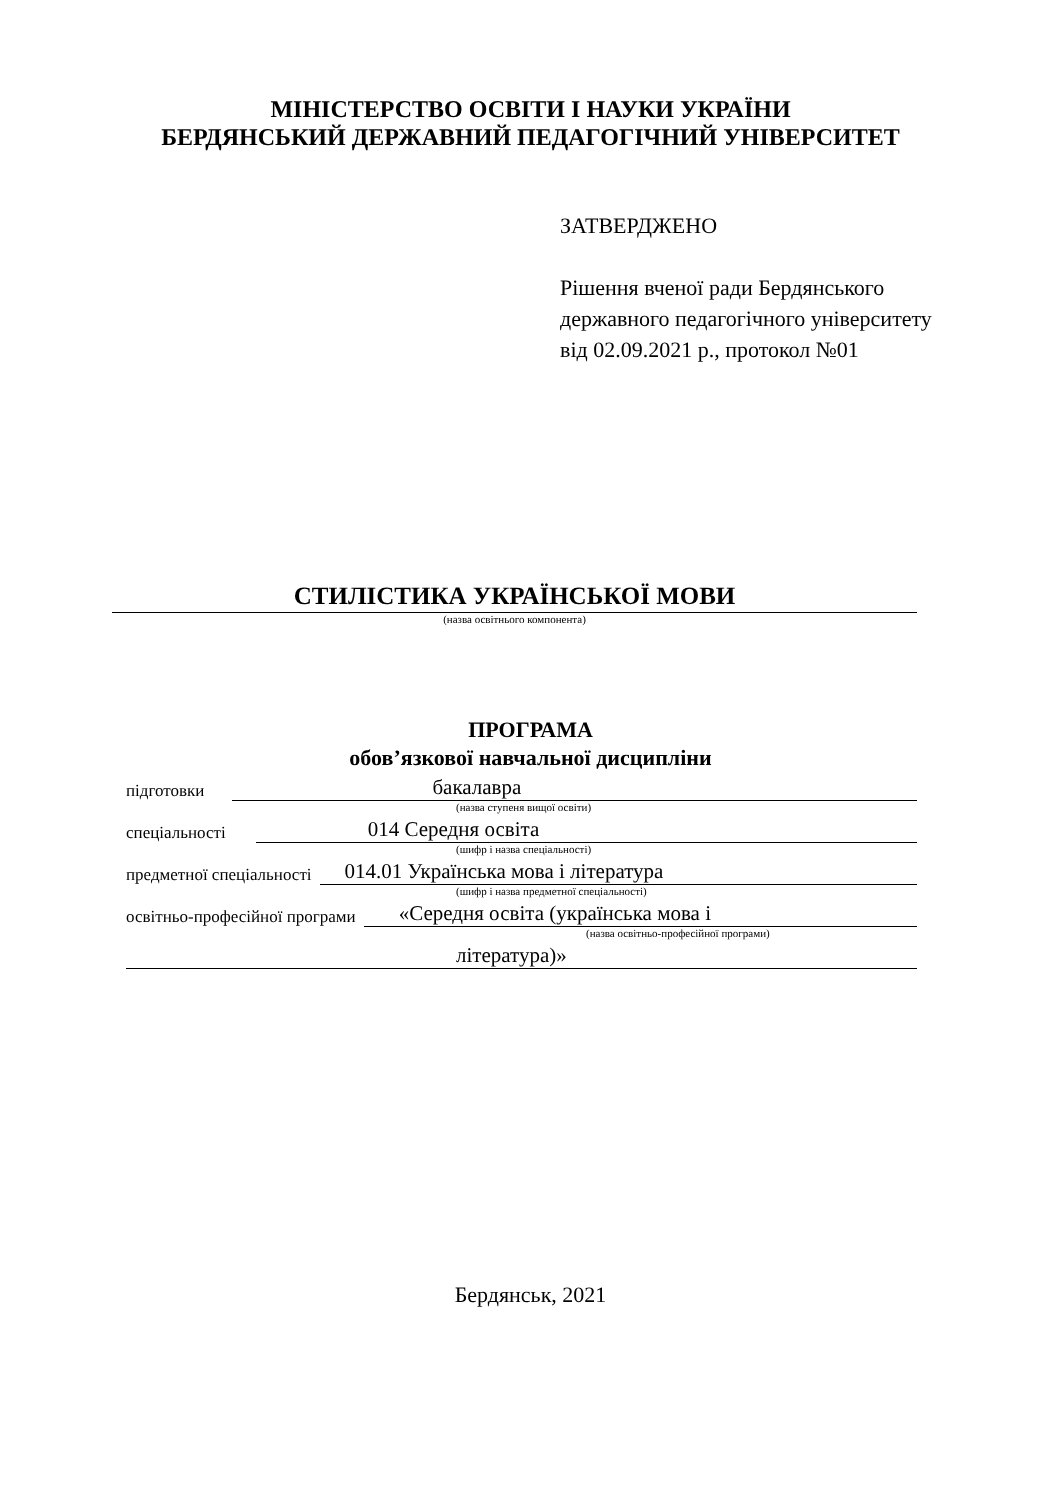МІНІСТЕРСТВО ОСВІТИ І НАУКИ УКРАЇНИ
БЕРДЯНСЬКИЙ ДЕРЖАВНИЙ ПЕДАГОГІЧНИЙ УНІВЕРСИТЕТ
ЗАТВЕРДЖЕНО
Рішення вченої ради Бердянського
державного педагогічного університету
від 02.09.2021 р., протокол №01
СТИЛІСТИКА УКРАЇНСЬКОЇ МОВИ
(назва освітнього компонента)
ПРОГРАМА
обов’язкової навчальної дисципліни
підготовки бакалавра
(назва ступеня вищої освіти)
спеціальності 014 Середня освіта
(шифр і назва спеціальності)
предметної спеціальності 014.01 Українська мова і література
(шифр і назва предметної спеціальності)
освітньо-професійної програми «Середня освіта (українська мова і
(назва освітньо-професійної програми)
література)»
Бердянськ, 2021